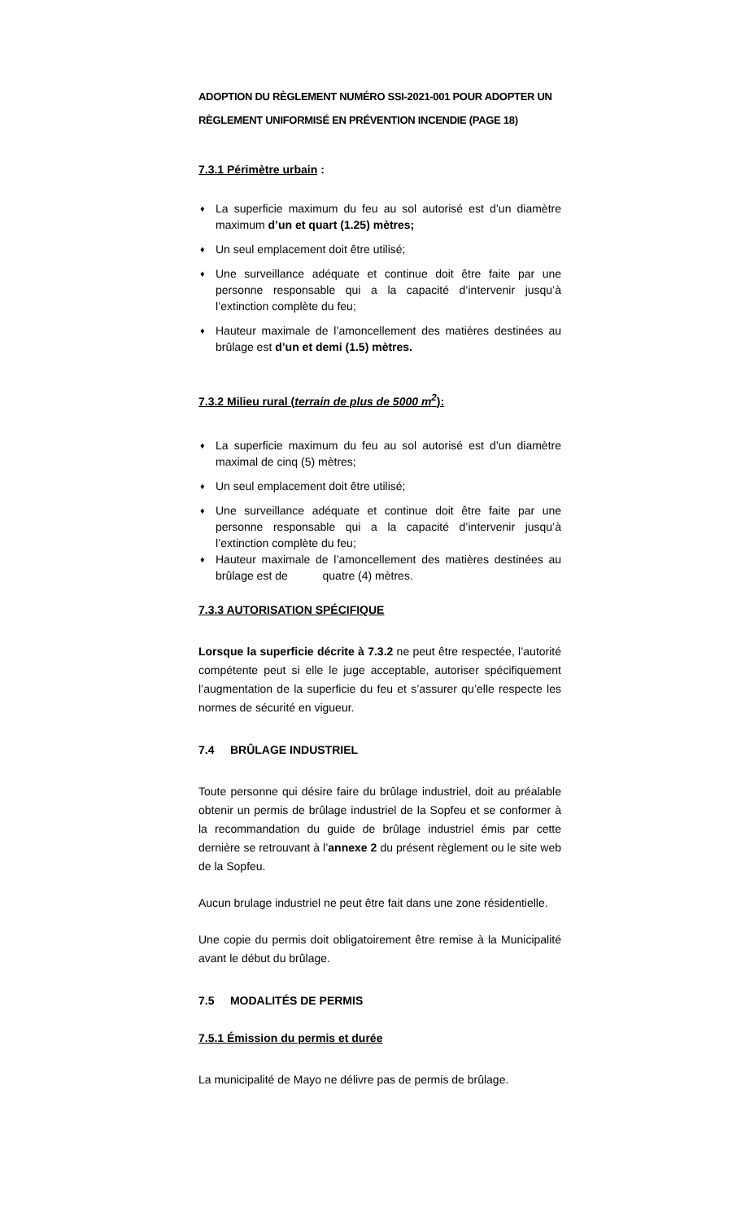ADOPTION DU RÈGLEMENT NUMÉRO SSI-2021-001 POUR ADOPTER UN RÈGLEMENT UNIFORMISÉ EN PRÉVENTION INCENDIE (PAGE 18)
7.3.1 Périmètre urbain :
♦ La superficie maximum du feu au sol autorisé est d’un diamètre maximum d’un et quart (1.25) mètres;
♦ Un seul emplacement doit être utilisé;
♦ Une surveillance adéquate et continue doit être faite par une personne responsable qui a la capacité d’intervenir jusqu’à l’extinction complète du feu;
♦ Hauteur maximale de l’amoncellement des matières destinées au brûlage est d’un et demi (1.5) mètres.
7.3.2 Milieu rural (terrain de plus de 5000 m<sup>2</sup>):
♦ La superficie maximum du feu au sol autorisé est d’un diamètre maximal de cinq (5) mètres;
♦ Un seul emplacement doit être utilisé;
♦ Une surveillance adéquate et continue doit être faite par une personne responsable qui a la capacité d’intervenir jusqu’à l’extinction complète du feu;
♦ Hauteur maximale de l’amoncellement des matières destinées au brûlage est de quatre (4) mètres.
7.3.3 AUTORISATION SPÉCIFIQUE
Lorsque la superficie décrite à 7.3.2 ne peut être respectée, l’autorité compétente peut si elle le juge acceptable, autoriser spécifiquement l’augmentation de la superficie du feu et s’assurer qu’elle respecte les normes de sécurité en vigueur.
7.4 BRÛLAGE INDUSTRIEL
Toute personne qui désire faire du brûlage industriel, doit au préalable obtenir un permis de brûlage industriel de la Sopfeu et se conformer à la recommandation du guide de brûlage industriel émis par cette dernière se retrouvant à l’annexe 2 du présent règlement ou le site web de la Sopfeu.
Aucun brulage industriel ne peut être fait dans une zone résidentielle.
Une copie du permis doit obligatoirement être remise à la Municipalité avant le début du brûlage.
7.5 MODALITÉS DE PERMIS
7.5.1 Émission du permis et durée
La municipalité de Mayo ne délivre pas de permis de brûlage.